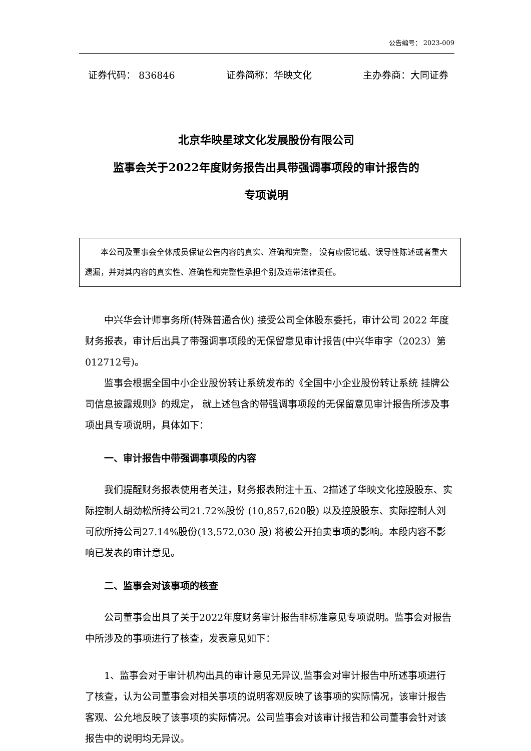公告编号： 2023-009
证券代码： 836846 证券简称：华映文化 主办券商：大同证券
北京华映星球文化发展股份有限公司
监事会关于2022年度财务报告出具带强调事项段的审计报告的
专项说明
本公司及董事会全体成员保证公告内容的真实、准确和完整， 没有虚假记载、误导性陈述或者重大遗漏，并对其内容的真实性、准确性和完整性承担个别及连带法律责任。
中兴华会计师事务所(特殊普通合伙) 接受公司全体股东委托，审计公司 2022 年度财务报表，审计后出具了带强调事项段的无保留意见审计报告(中兴华审字（2023）第012712号)。
监事会根据全国中小企业股份转让系统发布的《全国中小企业股份转让系统 挂牌公司信息披露规则》的规定， 就上述包含的带强调事项段的无保留意见审计报告所涉及事项出具专项说明，具体如下：
一、审计报告中带强调事项段的内容
我们提醒财务报表使用者关注，财务报表附注十五、2描述了华映文化控股股东、实际控制人胡劲松所持公司21.72%股份 (10,857,620股) 以及控股股东、实际控制人刘可欣所持公司27.14%股份(13,572,030 股) 将被公开拍卖事项的影响。本段内容不影响已发表的审计意见。
二、监事会对该事项的核查
公司董事会出具了关于2022年度财务审计报告非标准意见专项说明。监事会对报告中所涉及的事项进行了核查，发表意见如下：
1、监事会对于审计机构出具的审计意见无异议,监事会对审计报告中所述事项进行了核查，认为公司董事会对相关事项的说明客观反映了该事项的实际情况，该审计报告客观、公允地反映了该事项的实际情况。公司监事会对该审计报告和公司董事会针对该报告中的说明均无异议。